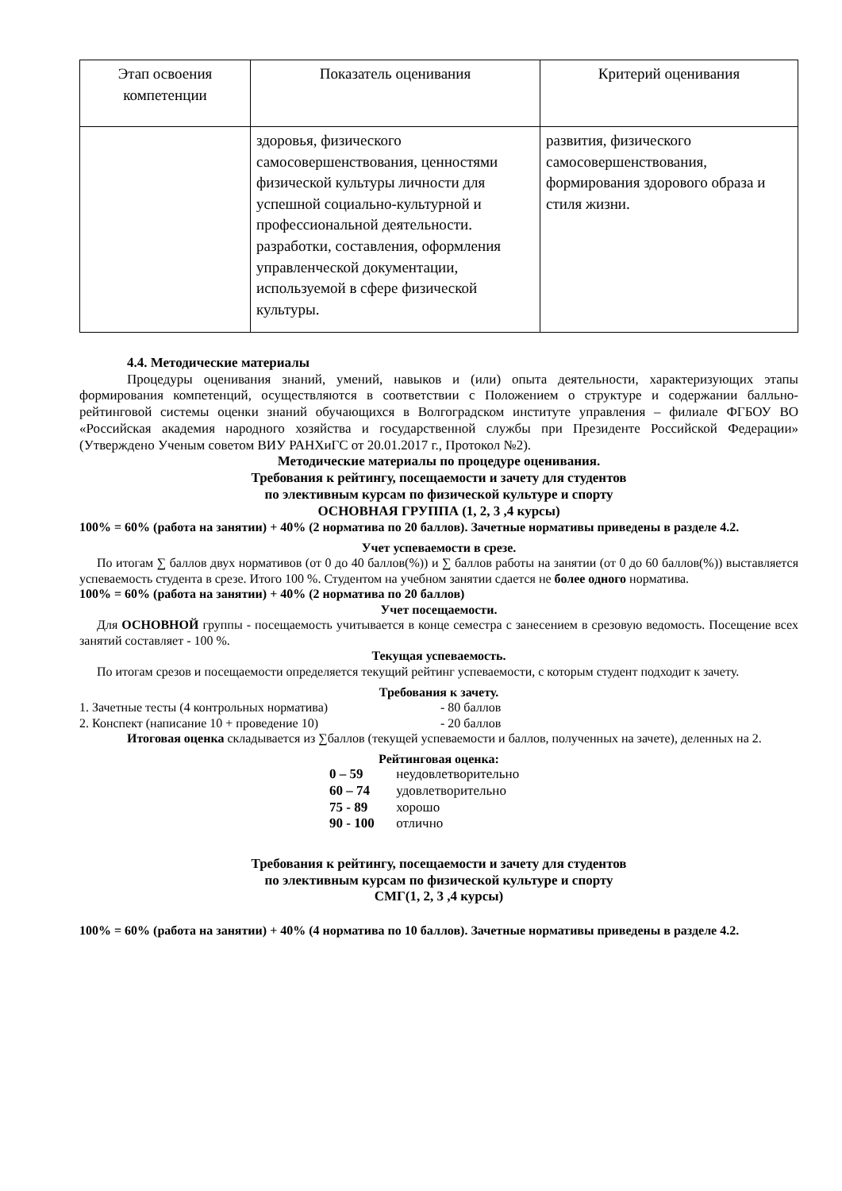| Этап освоения компетенции | Показатель оценивания | Критерий оценивания |
| --- | --- | --- |
| | здоровья, физического самосовершенствования, ценностями физической культуры личности для успешной социально-культурной и профессиональной деятельности. разработки, составления, оформления управленческой документации, используемой в сфере физической культуры. | развития, физического самосовершенствования, формирования здорового образа и стиля жизни. |
4.4. Методические материалы
Процедуры оценивания знаний, умений, навыков и (или) опыта деятельности, характеризующих этапы формирования компетенций, осуществляются в соответствии с Положением о структуре и содержании балльно-рейтинговой системы оценки знаний обучающихся в Волгоградском институте управления – филиале ФГБОУ ВО «Российская академия народного хозяйства и государственной службы при Президенте Российской Федерации» (Утверждено Ученым советом ВИУ РАНХиГС от 20.01.2017 г., Протокол №2).
Методические материалы по процедуре оценивания.
Требования к рейтингу, посещаемости и зачету для студентов
по элективным курсам по физической культуре и спорту
ОСНОВНАЯ ГРУППА (1, 2, 3 ,4 курсы)
100% = 60% (работа на занятии) + 40% (2 норматива по 20 баллов). Зачетные нормативы приведены в разделе 4.2.
Учет успеваемости в срезе.
По итогам ∑ баллов двух нормативов (от 0 до 40 баллов(%)) и ∑ баллов работы на занятии (от 0 до 60 баллов(%)) выставляется успеваемость студента в срезе. Итого 100 %. Студентом на учебном занятии сдается не более одного норматива.
100% = 60% (работа на занятии) + 40% (2 норматива по 20 баллов)
Учет посещаемости.
Для ОСНОВНОЙ группы - посещаемость учитывается в конце семестра с занесением в срезовую ведомость. Посещение всех занятий составляет - 100 %.
Текущая успеваемость.
По итогам срезов и посещаемости определяется текущий рейтинг успеваемости, с которым студент подходит к зачету.
Требования к зачету.
1. Зачетные тесты (4 контрольных норматива) - 80 баллов
2. Конспект (написание 10 + проведение 10) - 20 баллов
Итоговая оценка складывается из ∑баллов (текущей успеваемости и баллов, полученных на зачете), деленных на 2.
Рейтинговая оценка:
0 – 59 неудовлетворительно
60 – 74 удовлетворительно
75 - 89 хорошо
90 - 100 отлично
Требования к рейтингу, посещаемости и зачету для студентов
по элективным курсам по физической культуре и спорту
СМГ(1, 2, 3 ,4 курсы)
100% = 60% (работа на занятии) + 40% (4 норматива по 10 баллов). Зачетные нормативы приведены в разделе 4.2.